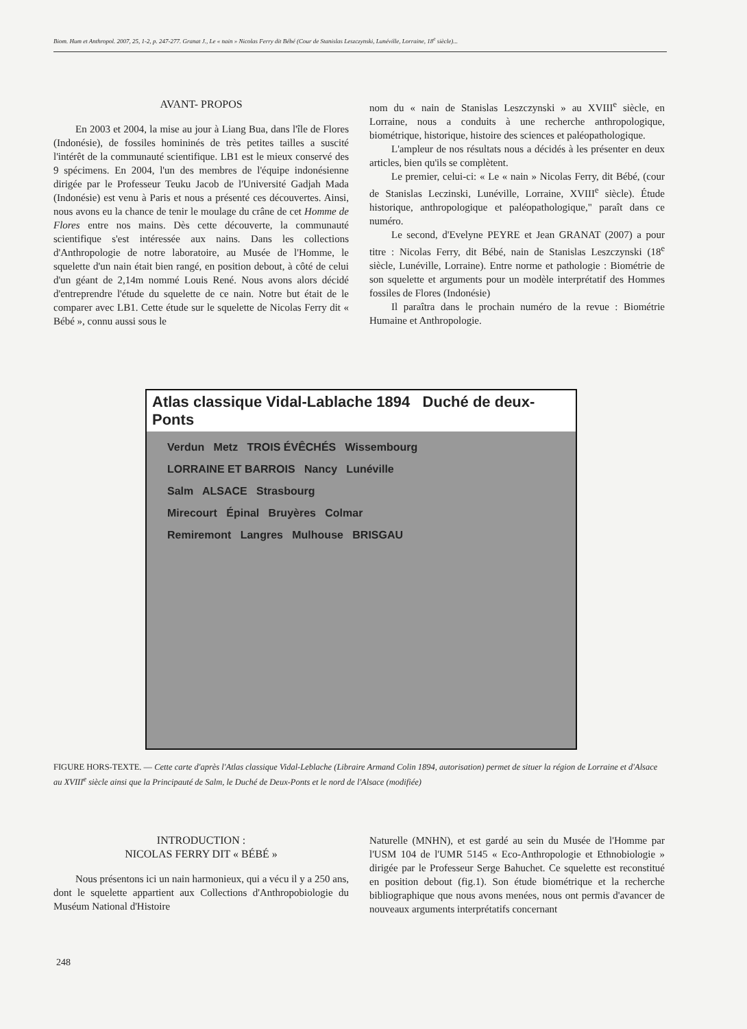Biom. Hum et Anthropol. 2007, 25, 1-2, p. 247-277. Granat J., Le « nain » Nicolas Ferry dit Bébé (Cour de Stanislas Leszczynski, Lunéville, Lorraine, 18<sup>e</sup> siècle)...
AVANT- PROPOS
En 2003 et 2004, la mise au jour à Liang Bua, dans l'île de Flores (Indonésie), de fossiles homininés de très petites tailles a suscité l'intérêt de la communauté scientifique. LB1 est le mieux conservé des 9 spécimens. En 2004, l'un des membres de l'équipe indonésienne dirigée par le Professeur Teuku Jacob de l'Université Gadjah Mada (Indonésie) est venu à Paris et nous a présenté ces découvertes. Ainsi, nous avons eu la chance de tenir le moulage du crâne de cet Homme de Flores entre nos mains. Dès cette découverte, la communauté scientifique s'est intéressée aux nains. Dans les collections d'Anthropologie de notre laboratoire, au Musée de l'Homme, le squelette d'un nain était bien rangé, en position debout, à côté de celui d'un géant de 2,14m nommé Louis René. Nous avons alors décidé d'entreprendre l'étude du squelette de ce nain. Notre but était de le comparer avec LB1. Cette étude sur le squelette de Nicolas Ferry dit « Bébé », connu aussi sous le
nom du « nain de Stanislas Leszczynski » au XVIII<sup>e</sup> siècle, en Lorraine, nous a conduits à une recherche anthropologique, biométrique, historique, histoire des sciences et paléopathologique.
L'ampleur de nos résultats nous a décidés à les présenter en deux articles, bien qu'ils se complètent.
Le premier, celui-ci: « Le « nain » Nicolas Ferry, dit Bébé, (cour de Stanislas Leczinski, Lunéville, Lorraine, XVIII<sup>e</sup> siècle). Étude historique, anthropologique et paléopathologique," paraît dans ce numéro.
Le second, d'Evelyne PEYRE et Jean GRANAT (2007) a pour titre : Nicolas Ferry, dit Bébé, nain de Stanislas Leszczynski (18<sup>e</sup> siècle, Lunéville, Lorraine). Entre norme et pathologie : Biométrie de son squelette et arguments pour un modèle interprétatif des Hommes fossiles de Flores (Indonésie)
Il paraîtra dans le prochain numéro de la revue : Biométrie Humaine et Anthropologie.
Atlas classique Vidal-Lablache 1894 Duché de deux-Ponts
Verdun Metz TROIS ÉVÊCHÉS Wissembourg
LORRAINE ET BARROIS Nancy Lunéville
Salm ALSACE Strasbourg
Mirecourt Épinal Bruyères Colmar
Remiremont Langres Mulhouse BRISGAU
FIGURE HORS-TEXTE. — Cette carte d'après l'Atlas classique Vidal-Leblache (Libraire Armand Colin 1894, autorisation) permet de situer la région de Lorraine et d'Alsace au XVIII<sup>e</sup> siècle ainsi que la Principauté de Salm, le Duché de Deux-Ponts et le nord de l'Alsace (modifiée)
INTRODUCTION :
NICOLAS FERRY DIT « BÉBÉ »
Nous présentons ici un nain harmonieux, qui a vécu il y a 250 ans, dont le squelette appartient aux Collections d'Anthropobiologie du Muséum National d'Histoire
Naturelle (MNHN), et est gardé au sein du Musée de l'Homme par l'USM 104 de l'UMR 5145 « Eco-Anthropologie et Ethnobiologie » dirigée par le Professeur Serge Bahuchet. Ce squelette est reconstitué en position debout (fig.1). Son étude biométrique et la recherche bibliographique que nous avons menées, nous ont permis d'avancer de nouveaux arguments interprétatifs concernant
248